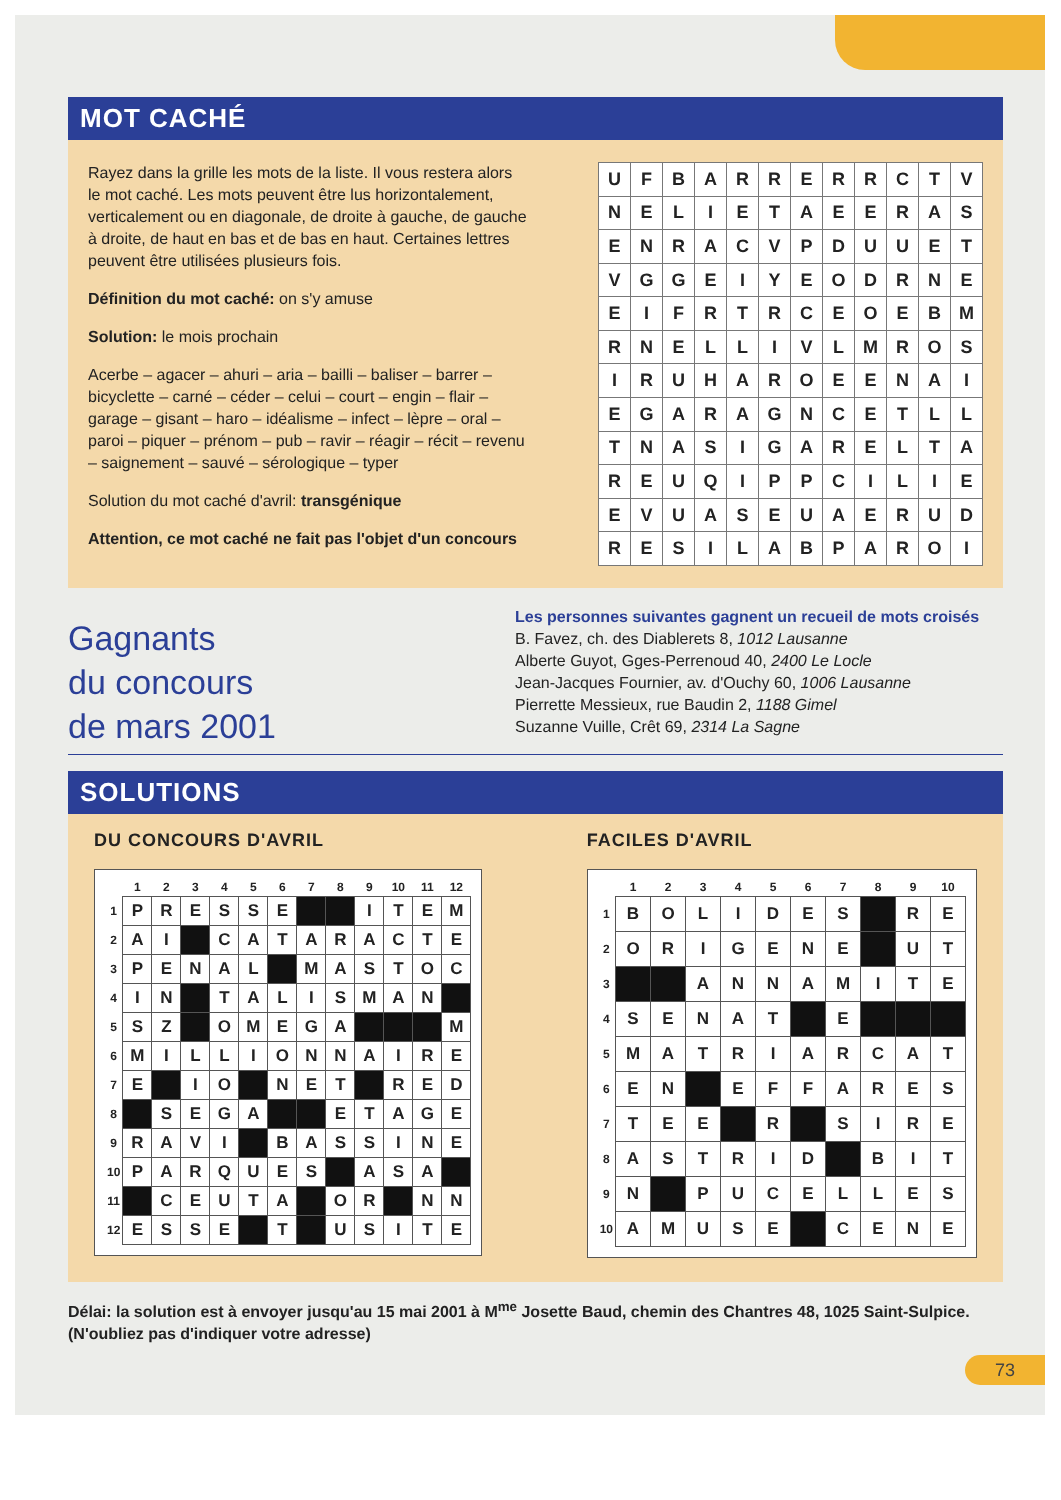MOT CACHÉ
Rayez dans la grille les mots de la liste. Il vous restera alors le mot caché. Les mots peuvent être lus horizontalement, verticalement ou en diagonale, de droite à gauche, de gauche à droite, de haut en bas et de bas en haut. Certaines lettres peuvent être utilisées plusieurs fois.
Définition du mot caché: on s'y amuse
Solution: le mois prochain
Acerbe – agacer – ahuri – aria – bailli – baliser – barrer – bicyclette – carné – céder – celui – court – engin – flair – garage – gisant – haro – idéalisme – infect – lèpre – oral – paroi – piquer – prénom – pub – ravir – réagir – récit – revenu – saignement – sauvé – sérologique – typer
Solution du mot caché d'avril: transgénique
Attention, ce mot caché ne fait pas l'objet d'un concours
| U | F | B | A | R | R | E | R | R | C | T | V |
| N | E | L | I | E | T | A | E | E | R | A | S |
| E | N | R | A | C | V | P | D | U | U | E | T |
| V | G | G | E | I | Y | E | O | D | R | N | E |
| E | I | F | R | T | R | C | E | O | E | B | M |
| R | N | E | L | L | I | V | L | M | R | O | S |
| I | R | U | H | A | R | O | E | E | N | A | I |
| E | G | A | R | A | G | N | C | E | T | L | L |
| T | N | A | S | I | G | A | R | E | L | T | A |
| R | E | U | Q | I | P | P | C | I | L | I | E |
| E | V | U | A | S | E | U | A | E | R | U | D |
| R | E | S | I | L | A | B | P | A | R | O | I |
Gagnants
du concours
de mars 2001
Les personnes suivantes gagnent un recueil de mots croisés
B. Favez, ch. des Diablerets 8, 1012 Lausanne
Alberte Guyot, Gges-Perrenoud 40, 2400 Le Locle
Jean-Jacques Fournier, av. d'Ouchy 60, 1006 Lausanne
Pierrette Messieux, rue Baudin 2, 1188 Gimel
Suzanne Vuille, Crêt 69, 2314 La Sagne
SOLUTIONS
DU CONCOURS D'AVRIL
| | 1 | 2 | 3 | 4 | 5 | 6 | 7 | 8 | 9 | 10 | 11 | 12 |
| --- | --- | --- | --- | --- | --- | --- | --- | --- | --- | --- | --- | --- |
| 1 | P | R | E | S | S | E | | | I | T | E | M |
| 2 | A | I | | C | A | T | A | R | A | C | T | E |
| 3 | P | E | N | A | L | | M | A | S | T | O | C |
| 4 | I | N | | T | A | L | I | S | M | A | N | |
| 5 | S | Z | | O | M | E | G | A | | | | M |
| 6 | M | I | L | L | I | O | N | N | A | I | R | E |
| 7 | E | | I | O | | N | E | T | | R | E | D |
| 8 | | S | E | G | A | | | E | T | A | G | E |
| 9 | R | A | V | I | | B | A | S | S | I | N | E |
| 10 | P | A | R | Q | U | E | S | | A | S | A | |
| 11 | | C | E | U | T | A | | O | R | | N | N |
| 12 | E | S | S | E | | T | | U | S | I | T | E |
FACILES D'AVRIL
| | 1 | 2 | 3 | 4 | 5 | 6 | 7 | 8 | 9 | 10 |
| --- | --- | --- | --- | --- | --- | --- | --- | --- | --- | --- |
| 1 | B | O | L | I | D | E | S | | R | E |
| 2 | O | R | I | G | E | N | E | | U | T |
| 3 | | | A | N | N | A | M | I | T | E |
| 4 | S | E | N | A | T | | E | | | |
| 5 | M | A | T | R | I | A | R | C | A | T |
| 6 | E | N | | E | F | F | A | R | E | S |
| 7 | T | E | E | | R | | S | I | R | E |
| 8 | A | S | T | R | I | D | | B | I | T |
| 9 | N | | P | U | C | E | L | L | E | S |
| 10 | A | M | U | S | E | | C | E | N | E |
Délai: la solution est à envoyer jusqu'au 15 mai 2001 à M<sup>me</sup> Josette Baud, chemin des Chantres 48, 1025 Saint-Sulpice. (N'oubliez pas d'indiquer votre adresse)
73